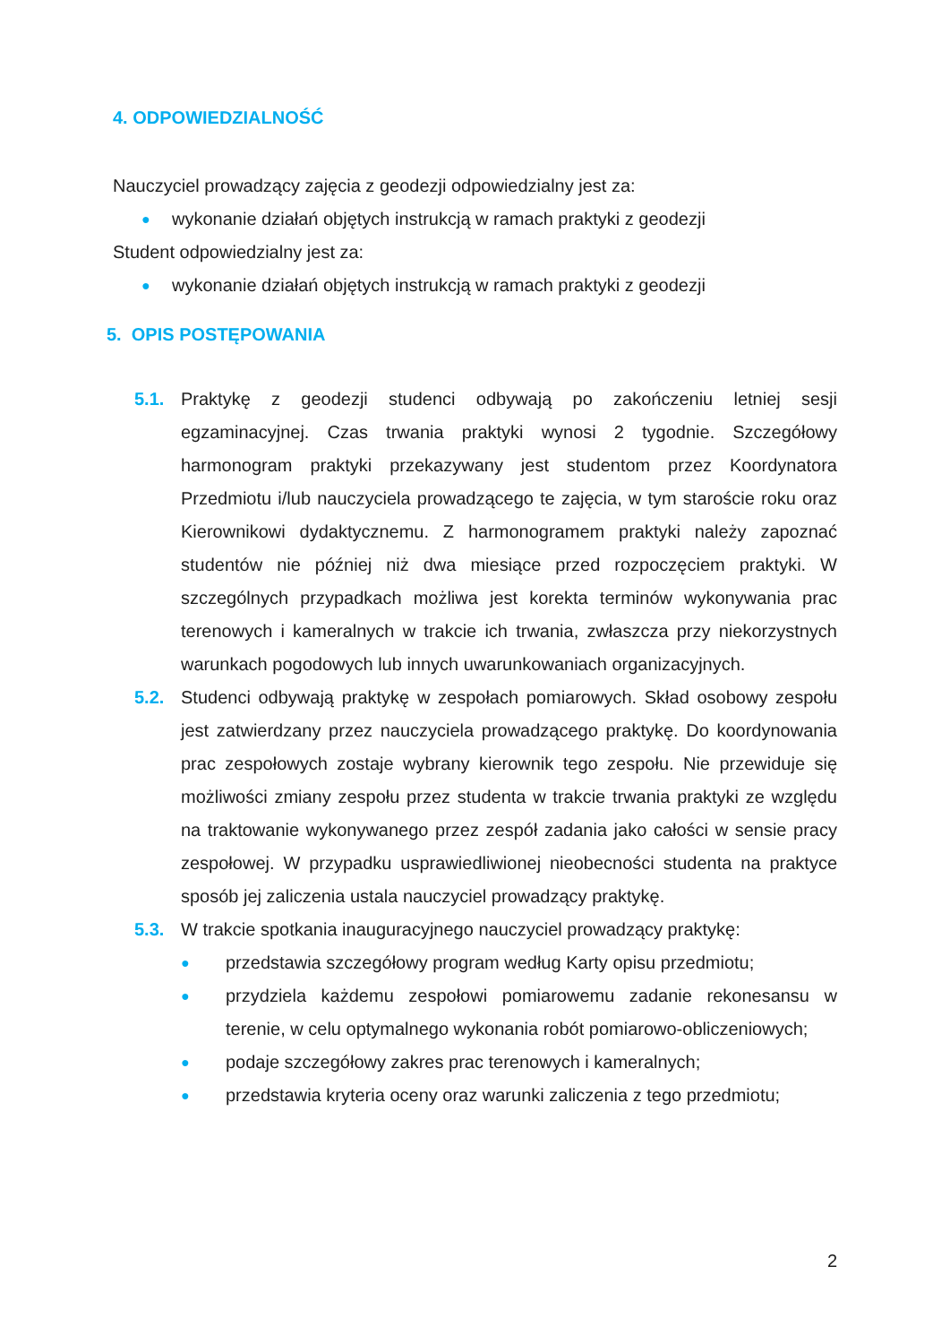4. ODPOWIEDZIALNOŚĆ
Nauczyciel prowadzący zajęcia z geodezji odpowiedzialny jest za:
● wykonanie działań objętych instrukcją w ramach praktyki z geodezji
Student odpowiedzialny jest za:
● wykonanie działań objętych instrukcją w ramach praktyki z geodezji
5. OPIS POSTĘPOWANIA
5.1. Praktykę z geodezji studenci odbywają po zakończeniu letniej sesji egzaminacyjnej. Czas trwania praktyki wynosi 2 tygodnie. Szczegółowy harmonogram praktyki przekazywany jest studentom przez Koordynatora Przedmiotu i/lub nauczyciela prowadzącego te zajęcia, w tym staroście roku oraz Kierownikowi dydaktycznemu. Z harmonogramem praktyki należy zapoznać studentów nie później niż dwa miesiące przed rozpoczęciem praktyki. W szczególnych przypadkach możliwa jest korekta terminów wykonywania prac terenowych i kameralnych w trakcie ich trwania, zwłaszcza przy niekorzystnych warunkach pogodowych lub innych uwarunkowaniach organizacyjnych.
5.2. Studenci odbywają praktykę w zespołach pomiarowych. Skład osobowy zespołu jest zatwierdzany przez nauczyciela prowadzącego praktykę. Do koordynowania prac zespołowych zostaje wybrany kierownik tego zespołu. Nie przewiduje się możliwości zmiany zespołu przez studenta w trakcie trwania praktyki ze względu na traktowanie wykonywanego przez zespół zadania jako całości w sensie pracy zespołowej. W przypadku usprawiedliwionej nieobecności studenta na praktyce sposób jej zaliczenia ustala nauczyciel prowadzący praktykę.
5.3. W trakcie spotkania inauguracyjnego nauczyciel prowadzący praktykę:
● przedstawia szczegółowy program według Karty opisu przedmiotu;
● przydziela każdemu zespołowi pomiarowemu zadanie rekonesansu w terenie, w celu optymalnego wykonania robót pomiarowo-obliczeniowych;
● podaje szczegółowy zakres prac terenowych i kameralnych;
● przedstawia kryteria oceny oraz warunki zaliczenia z tego przedmiotu;
2